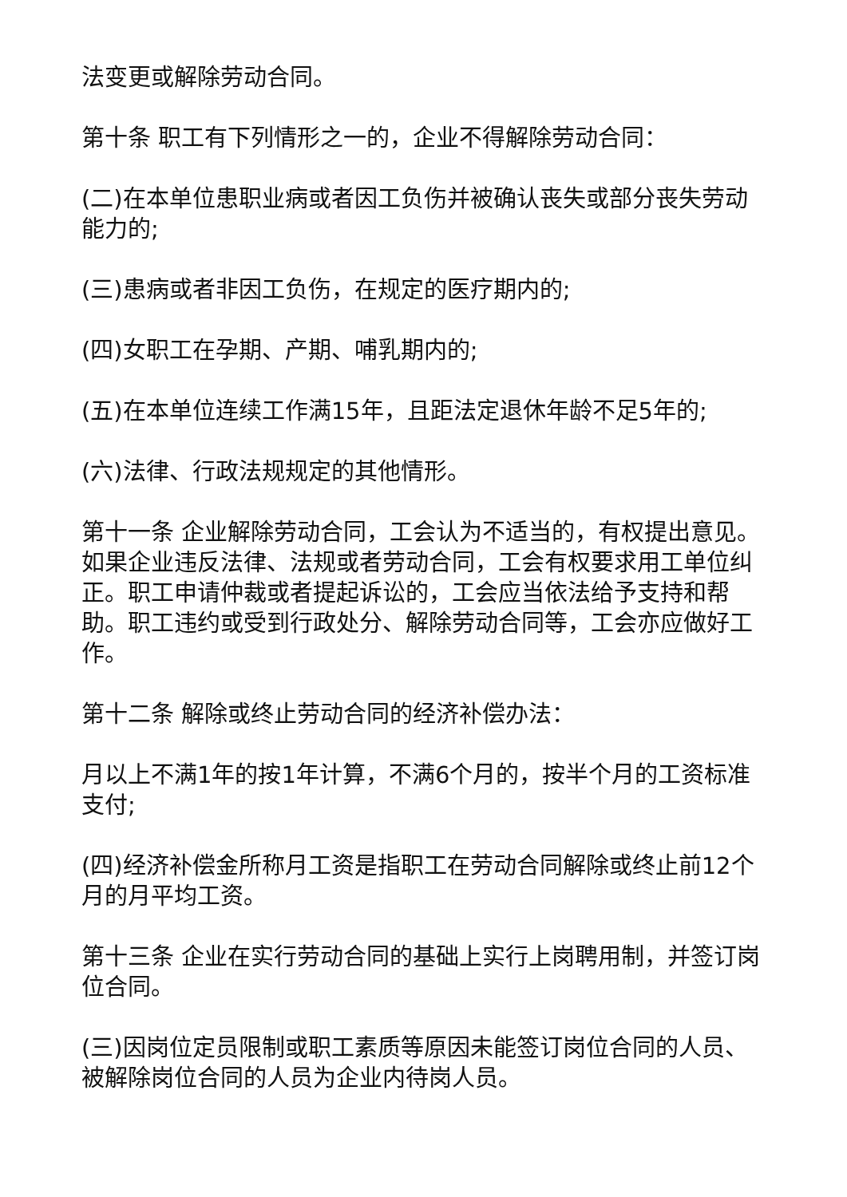法变更或解除劳动合同。
第十条 职工有下列情形之一的，企业不得解除劳动合同：
(二)在本单位患职业病或者因工负伤并被确认丧失或部分丧失劳动能力的;
(三)患病或者非因工负伤，在规定的医疗期内的;
(四)女职工在孕期、产期、哺乳期内的;
(五)在本单位连续工作满15年，且距法定退休年龄不足5年的;
(六)法律、行政法规规定的其他情形。
第十一条 企业解除劳动合同，工会认为不适当的，有权提出意见。如果企业违反法律、法规或者劳动合同，工会有权要求用工单位纠正。职工申请仲裁或者提起诉讼的，工会应当依法给予支持和帮助。职工违约或受到行政处分、解除劳动合同等，工会亦应做好工作。
第十二条 解除或终止劳动合同的经济补偿办法：
月以上不满1年的按1年计算，不满6个月的，按半个月的工资标准支付;
(四)经济补偿金所称月工资是指职工在劳动合同解除或终止前12个月的月平均工资。
第十三条 企业在实行劳动合同的基础上实行上岗聘用制，并签订岗位合同。
(三)因岗位定员限制或职工素质等原因未能签订岗位合同的人员、被解除岗位合同的人员为企业内待岗人员。